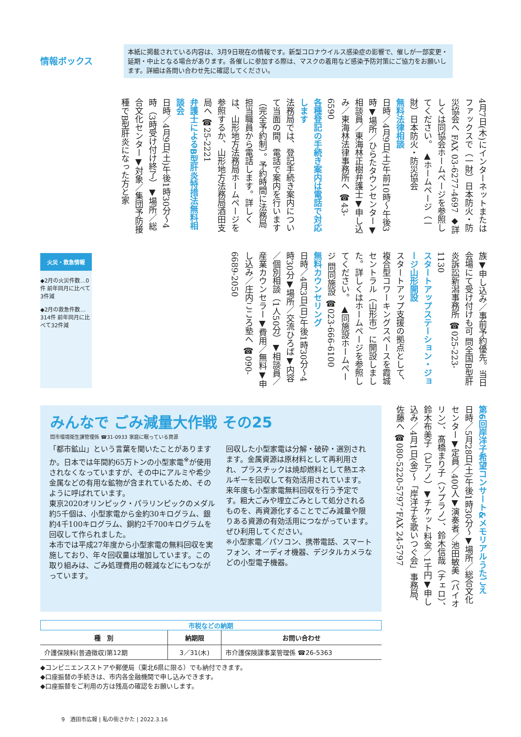情報ボックス
本紙に掲載されている内容は、3月9日現在の情報です。新型コロナウイルス感染症の影響で、催しが一部変更・延期・中止となる場合があります。各催しに参加する際は、マスクの着用など感染予防対策にご協力をお願いします。詳細は各問い合わせ先に確認してください。
4月7日(木)にインターネットまたはファックスで（一財）日本防火・防災協会へ FAX 03-6277-4697 ◆詳しくは同協会ホームページを参照してください。 ▲ホームページ（一財）日本防火・防災協会
無料法律相談
日時／4月9日(土)午前10時～午後3時▼場所／ひらたタウンセンター▼相談員／東海林正樹弁護士▼申し込み／東海林法律事務所へ ☎43-6590
各種登記の手続き案内は電話で対応します
法務局では、登記手続き案内について当面の間、電話で案内を行います（完全予約制）。予約時間に法務局担当職員から電話します。詳しくは、山形地方法務局ホームページを参照するか、山形地方法務局酒田支局へ ☎25-2221
弁護士によるB型肝炎特措法無料相談会
日時／4月9日(土)午後1時30分～4時（3時受け付け終了）▼場所／総合文化センター▼対象／集団予防接種でB型肝炎になった方と家
族▼申し込み／事前予約優先。当日会場にて受け付けも可 問全国B型肝炎訴訟新潟事務所 ☎025-223-1130
スタートアップステーション・ジョージ山形開設
スタートアップ支援の拠点として、複合型コワーキングスペースを霞城セントラル（山形市）に開設しました。詳しくはホームページを参照してください。 ▲同施設ホームページ 問同施設 ☎023-666-6100
無料カウンセリング
日時／4月3日(日)午後1時30分～4時30分▼場所／交流ひろば▼内容／個別相談（1人50分）▼相談員／産業カウンセラー▼費用／無料▼申し込み／庄内こころ塾へ ☎090-6689-2050
火災・救急情報
◆2月の火災件数…0件 前年同月に比べて3件減
◆2月の救急件数…314件 前年同月に比べて32件減
第6回岸洋子希望コンサート&メモリアルうたごえ
日時／5月28日(土)午後1時30分～▼場所／総合文化センター▼定員／400人▼演奏者／池田敏美（バイオリン）、髙橋まり子（ソプラノ）、鈴木信哉（チェロ）、鈴木布美子（ピアノ）▼チケット料金／1千円▼申し込み／4月1日(金)～「岸洋子を歌いつぐ会」事務局、佐藤へ ☎080-5220-5797、FAX 24-5797
みんなで ごみ減量大作戦 その25
問市環境衛生課管理係 ☎31-0933 家庭に眠っている資源
「都市鉱山」という言葉を聞いたことがありますか。日本では年間約65万トンの小型家電<sup>※</sup>が使用されなくなっていますが、その中にアルミや希少金属などの有用な鉱物が含まれているため、そのように呼ばれています。
東京2020オリンピック・パラリンピックのメダル約5千個は、小型家電から金約30キログラム、銀約4千100キログラム、銅約2千700キログラムを回収して作られました。
本市では平成27年度から小型家電の無料回収を実施しており、年々回収量は増加しています。この取り組みは、ごみ処理費用の軽減などにもつながっています。
回収した小型家電は分解・破砕・選別されます。金属資源は原材料として再利用され、プラスチックは焼却燃料として熱エネルギーを回収して有効活用されています。
来年度も小型家電無料回収を行う予定です。粗大ごみや埋立ごみとして処分されるものを、再資源化することでごみ減量や限りある資源の有効活用につながっています。ぜひ利用してください。
※小型家電／パソコン、携帯電話、スマートフォン、オーディオ機器、デジタルカメラなどの小型電子機器。
市税などの納期
| 種 別 | 納期限 | お問い合わせ |
| --- | --- | --- |
| 介護保険料(普通徴収)第12期 | 3／31(木) | 市介護保険課事業管理係 ☎26-5363 |
◆コンビニエンスストアや郵便局（東北6県に限る）でも納付できます。
◆口座振替の手続きは、市内各金融機関で申し込みできます。
◆口座振替をご利用の方は残高の確認をお願いします。
9　酒田市広報 | 私の街さかた | 2022.3.16